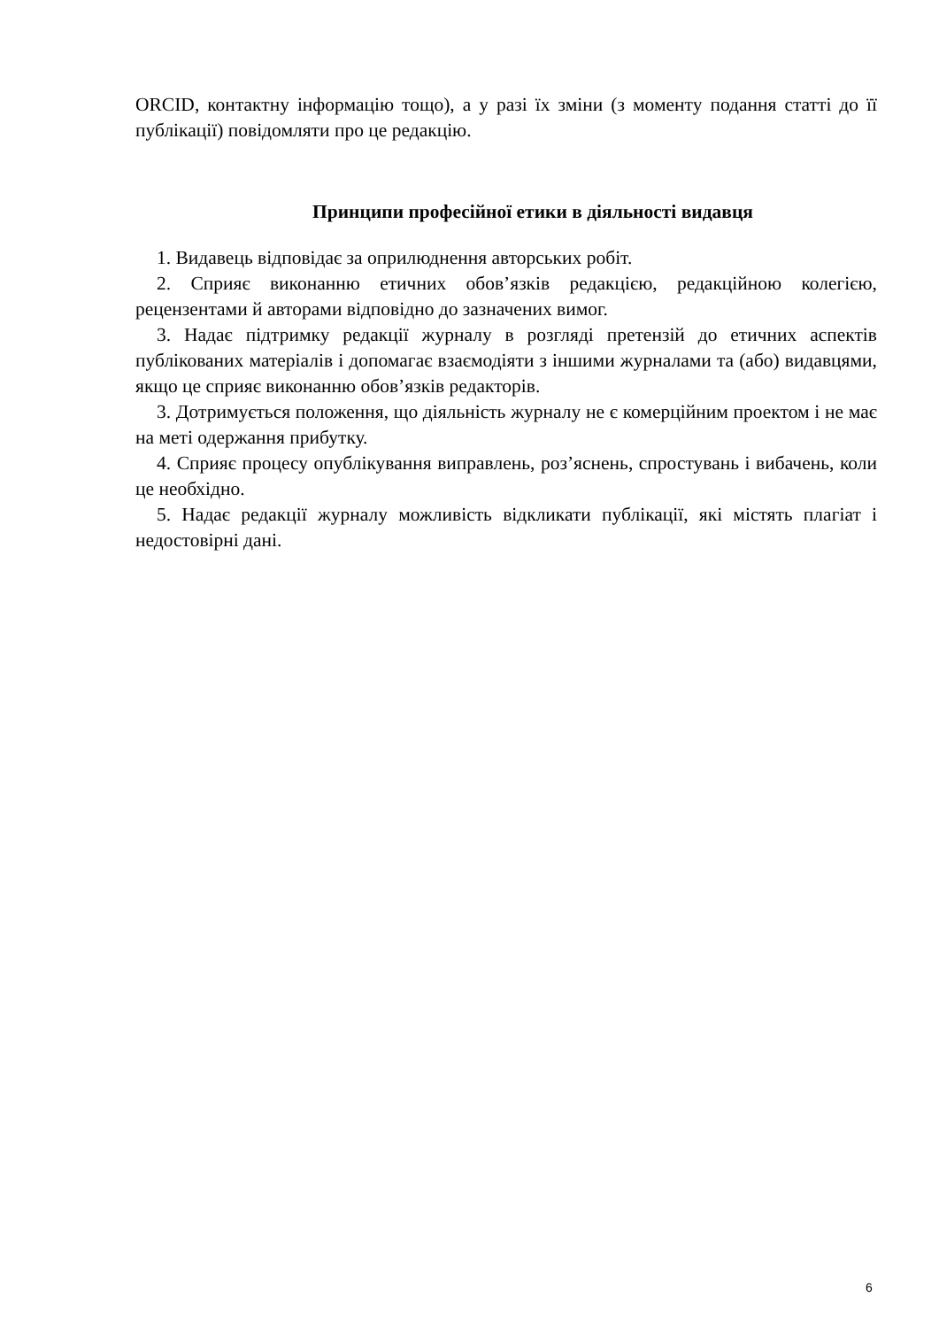ORCID, контактну інформацію тощо), а у разі їх зміни (з моменту подання статті до її публікації) повідомляти про це редакцію.
Принципи професійної етики в діяльності видавця
1. Видавець відповідає за оприлюднення авторських робіт.
2. Сприяє виконанню етичних обов’язків редакцією, редакційною колегією, рецензентами й авторами відповідно до зазначених вимог.
3. Надає підтримку редакції журналу в розгляді претензій до етичних аспектів публікованих матеріалів і допомагає взаємодіяти з іншими журналами та (або) видавцями, якщо це сприяє виконанню обов’язків редакторів.
3. Дотримується положення, що діяльність журналу не є комерційним проектом і не має на меті одержання прибутку.
4. Сприяє процесу опублікування виправлень, роз’яснень, спростувань і вибачень, коли це необхідно.
5. Надає редакції журналу можливість відкликати публікації, які містять плагіат і недостовірні дані.
6